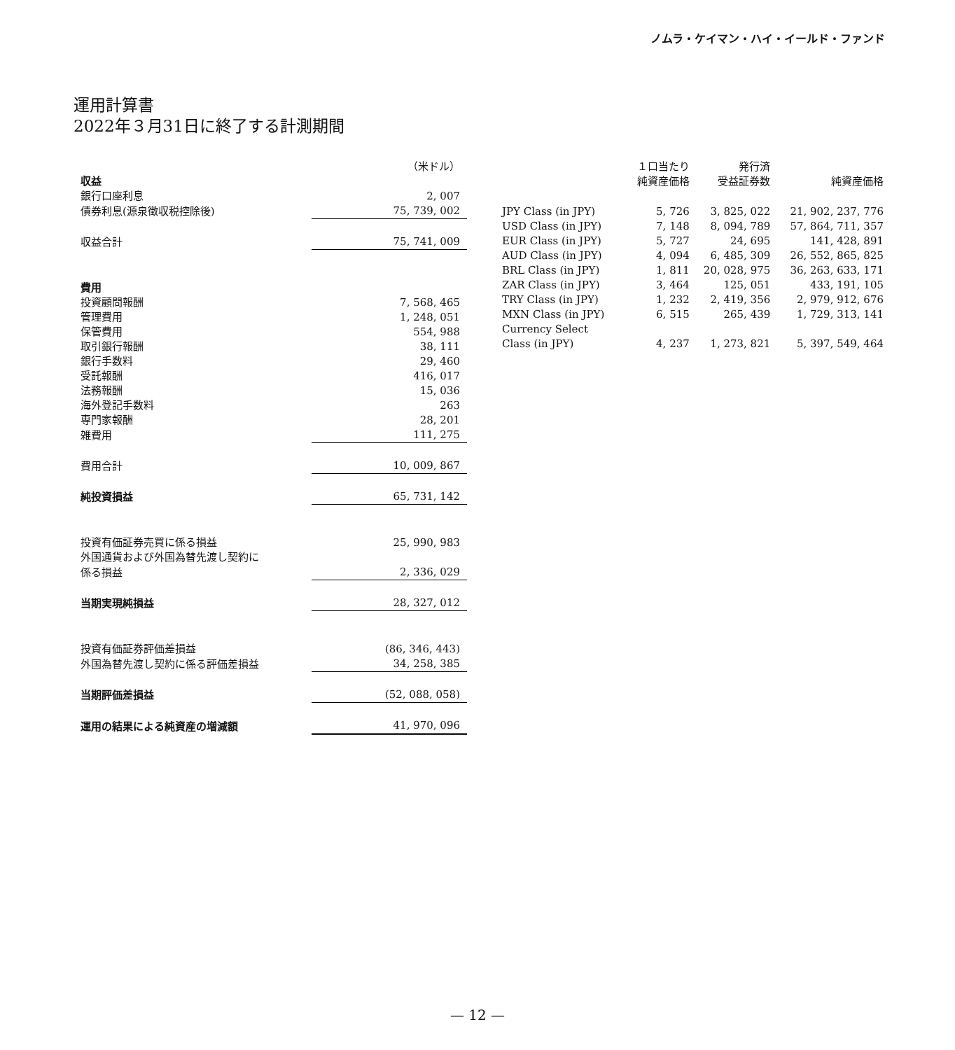ノムラ・ケイマン・ハイ・イールド・ファンド
運用計算書
2022年３月31日に終了する計測期間
| | （米ドル） |
| 収益 | |
| 銀行口座利息 | 2, 007 |
| 債券利息(源泉徴収税控除後) | 75, 739, 002 |
| 収益合計 | 75, 741, 009 |
| 費用 | |
| 投資顧問報酬 | 7, 568, 465 |
| 管理費用 | 1, 248, 051 |
| 保管費用 | 554, 988 |
| 取引銀行報酬 | 38, 111 |
| 銀行手数料 | 29, 460 |
| 受託報酬 | 416, 017 |
| 法務報酬 | 15, 036 |
| 海外登記手数料 | 263 |
| 専門家報酬 | 28, 201 |
| 雑費用 | 111, 275 |
| 費用合計 | 10, 009, 867 |
| 純投資損益 | 65, 731, 142 |
| 投資有価証券売買に係る損益 | 25, 990, 983 |
| 外国通貨および外国為替先渡し契約に | |
| 係る損益 | 2, 336, 029 |
| 当期実現純損益 | 28, 327, 012 |
| 投資有価証券評価差損益 | (86, 346, 443) |
| 外国為替先渡し契約に係る評価差損益 | 34, 258, 385 |
| 当期評価差損益 | (52, 088, 058) |
| 運用の結果による純資産の増減額 | 41, 970, 096 |
| | １口当たり 純資産価格 | 発行済 受益証券数 | 純資産価格 |
| --- | --- | --- | --- |
| JPY Class (in JPY) | 5, 726 | 3, 825, 022 | 21, 902, 237, 776 |
| USD Class (in JPY) | 7, 148 | 8, 094, 789 | 57, 864, 711, 357 |
| EUR Class (in JPY) | 5, 727 | 24, 695 | 141, 428, 891 |
| AUD Class (in JPY) | 4, 094 | 6, 485, 309 | 26, 552, 865, 825 |
| BRL Class (in JPY) | 1, 811 | 20, 028, 975 | 36, 263, 633, 171 |
| ZAR Class (in JPY) | 3, 464 | 125, 051 | 433, 191, 105 |
| TRY Class (in JPY) | 1, 232 | 2, 419, 356 | 2, 979, 912, 676 |
| MXN Class (in JPY) | 6, 515 | 265, 439 | 1, 729, 313, 141 |
| Currency Select Class (in JPY) | 4, 237 | 1, 273, 821 | 5, 397, 549, 464 |
— 12 —